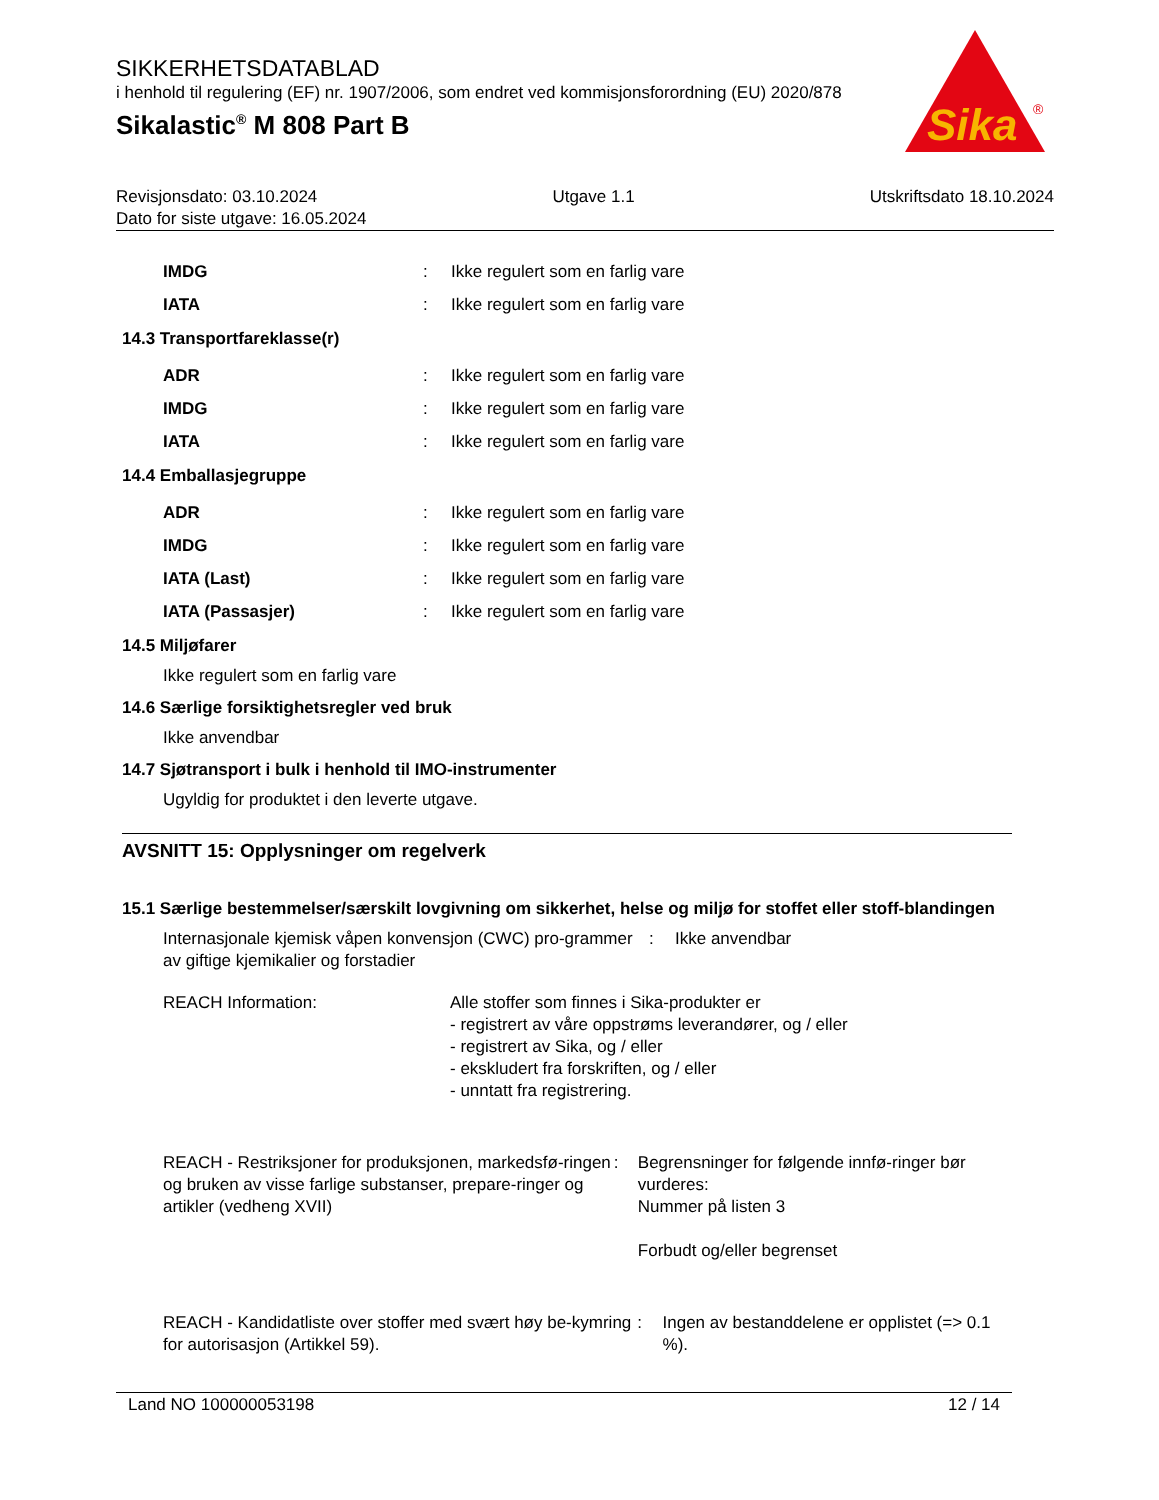SIKKERHETSDATABLAD
i henhold til regulering (EF) nr. 1907/2006, som endret ved kommisjonsforordning (EU) 2020/878
Sikalastic<sup>®</sup> M 808 Part B
Sika
®
Revisjonsdato: 03.10.2024 Utgave 1.1 Utskriftsdato 18.10.2024
Dato for siste utgave: 16.05.2024
IMDG: Ikke regulert som en farlig vare
IATA: Ikke regulert som en farlig vare
14.3 Transportfareklasse(r)
ADR: Ikke regulert som en farlig vare
IMDG: Ikke regulert som en farlig vare
IATA: Ikke regulert som en farlig vare
14.4 Emballasjegruppe
ADR: Ikke regulert som en farlig vare
IMDG: Ikke regulert som en farlig vare
IATA (Last): Ikke regulert som en farlig vare
IATA (Passasjer): Ikke regulert som en farlig vare
14.5 Miljøfarer
Ikke regulert som en farlig vare
14.6 Særlige forsiktighetsregler ved bruk
Ikke anvendbar
14.7 Sjøtransport i bulk i henhold til IMO-instrumenter
Ugyldig for produktet i den leverte utgave.
AVSNITT 15: Opplysninger om regelverk
15.1 Særlige bestemmelser/særskilt lovgivning om sikkerhet, helse og miljø for stoffet eller stoff-blandingen
Internasjonale kjemisk våpen konvensjon (CWC) pro-grammer av giftige kjemikalier og forstadier: Ikke anvendbar
REACH Information: Alle stoffer som finnes i Sika-produkter er
- registrert av våre oppstrøms leverandører, og / eller
- registrert av Sika, og / eller
- ekskludert fra forskriften, og / eller
- unntatt fra registrering.
REACH - Restriksjoner for produksjonen, markedsfø-ringen og bruken av visse farlige substanser, prepare-ringer og artikler (vedheng XVII): Begrensninger for følgende innfø-ringer bør vurderes:
Nummer på listen 3
Forbudt og/eller begrenset
REACH - Kandidatliste over stoffer med svært høy be-kymring for autorisasjon (Artikkel 59).: Ingen av bestanddelene er opplistet (=> 0.1 %).
Land NO 100000053198 12 / 14